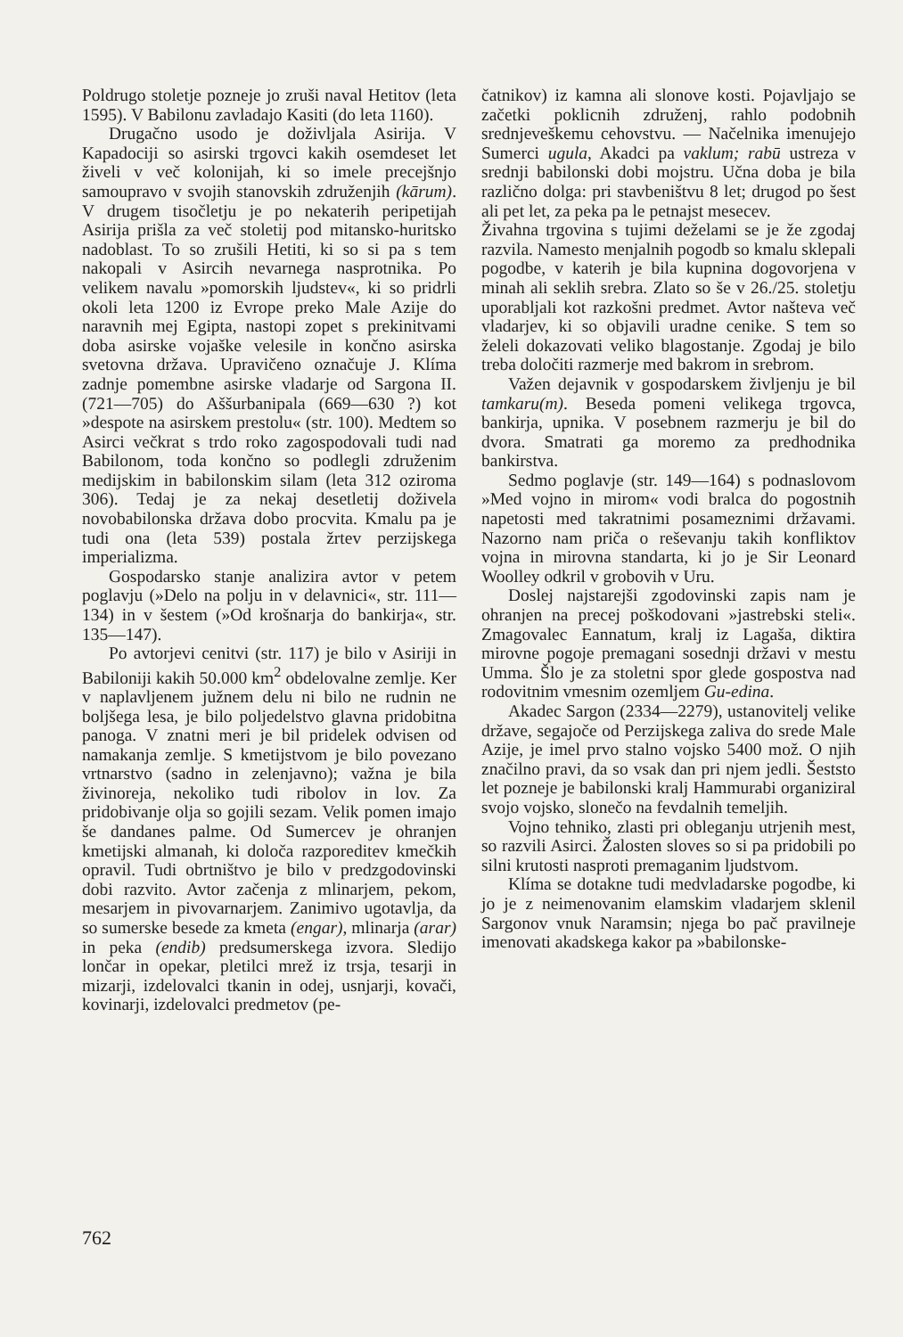Poldrugo stoletje pozneje jo zruši naval Hetitov (leta 1595). V Babilonu zavladajo Kasiti (do leta 1160).
Drugačno usodo je doživljala Asirija. V Kapadociji so asirski trgovci kakih osemdeset let živeli v več kolonijah, ki so imele precejšnjo samoupravo v svojih stanovskih združenjih (kārum). V drugem tisočletju je po nekaterih peripetijah Asirija prišla za več stoletij pod mitansko-huritsko nadoblast. To so zrušili Hetiti, ki so si pa s tem nakopali v Asircih nevarnega nasprotnika. Po velikem navalu »pomorskih ljudstev«, ki so pridrli okoli leta 1200 iz Evrope preko Male Azije do naravnih mej Egipta, nastopi zopet s prekinitvami doba asirske vojaške velesile in končno asirska svetovna država. Upravičeno označuje J. Klíma zadnje pomembne asirske vladarje od Sargona II. (721—705) do Aššurbanipala (669—630 ?) kot »despote na asirskem prestolu« (str. 100). Medtem so Asirci večkrat s trdo roko zagospodovali tudi nad Babilonom, toda končno so podlegli združenim medijskim in babilonskim silam (leta 312 oziroma 306). Tedaj je za nekaj desetletij doživela novobabilonska država dobo procvita. Kmalu pa je tudi ona (leta 539) postala žrtev perzijskega imperializma.
Gospodarsko stanje analizira avtor v petem poglavju (»Delo na polju in v delavnici«, str. 111—134) in v šestem (»Od krošnarja do bankirja«, str. 135—147).
Po avtorjevi cenitvi (str. 117) je bilo v Asiriji in Babiloniji kakih 50.000 km<sup>2</sup> obdelovalne zemlje. Ker v naplavljenem južnem delu ni bilo ne rudnin ne boljšega lesa, je bilo poljedelstvo glavna pridobitna panoga. V znatni meri je bil pridelek odvisen od namakanja zemlje. S kmetijstvom je bilo povezano vrtnarstvo (sadno in zelenjavno); važna je bila živinoreja, nekoliko tudi ribolov in lov. Za pridobivanje olja so gojili sezam. Velik pomen imajo še dandanes palme. Od Sumercev je ohranjen kmetijski almanah, ki določa razporeditev kmečkih opravil. Tudi obrtništvo je bilo v predzgodovinski dobi razvito. Avtor začenja z mlinarjem, pekom, mesarjem in pivovarnarjem. Zanimivo ugotavlja, da so sumerske besede za kmeta (engar), mlinarja (arar) in peka (endib) predsumerskega izvora. Sledijo lončar in opekar, pletilci mrež iz trsja, tesarji in mizarji, izdelovalci tkanin in odej, usnjarji, kovači, kovinarji, izdelovalci predmetov (pe-
čatnikov) iz kamna ali slonove kosti. Pojavljajo se začetki poklicnih združenj, rahlo podobnih srednjeveškemu cehovstvu. — Načelnika imenujejo Sumerci ugula, Akadci pa vaklum; rabū ustreza v srednji babilonski dobi mojstru. Učna doba je bila različno dolga: pri stavbeništvu 8 let; drugod po šest ali pet let, za peka pa le petnajst mesecev.
Živahna trgovina s tujimi deželami se je že zgodaj razvila. Namesto menjalnih pogodb so kmalu sklepali pogodbe, v katerih je bila kupnina dogovorjena v minah ali seklih srebra. Zlato so še v 26./25. stoletju uporabljali kot razkošni predmet. Avtor našteva več vladarjev, ki so objavili uradne cenike. S tem so želeli dokazovati veliko blagostanje. Zgodaj je bilo treba določiti razmerje med bakrom in srebrom.
Važen dejavnik v gospodarskem življenju je bil tamkaru(m). Beseda pomeni velikega trgovca, bankirja, upnika. V posebnem razmerju je bil do dvora. Smatrati ga moremo za predhodnika bankirstva.
Sedmo poglavje (str. 149—164) s podnaslovom »Med vojno in mirom« vodi bralca do pogostnih napetosti med takratnimi posameznimi državami. Nazorno nam priča o reševanju takih konfliktov vojna in mirovna standarta, ki jo je Sir Leonard Woolley odkril v grobovih v Uru.
Doslej najstarejši zgodovinski zapis nam je ohranjen na precej poškodovani »jastrebski steli«. Zmagovalec Eannatum, kralj iz Lagaša, diktira mirovne pogoje premagani sosednji državi v mestu Umma. Šlo je za stoletni spor glede gospostva nad rodovitnim vmesnim ozemljem Gu-edina.
Akadec Sargon (2334—2279), ustanovitelj velike države, segajoče od Perzijskega zaliva do srede Male Azije, je imel prvo stalno vojsko 5400 mož. O njih značilno pravi, da so vsak dan pri njem jedli. Šeststo let pozneje je babilonski kralj Hammurabi organiziral svojo vojsko, slonečo na fevdalnih temeljih.
Vojno tehniko, zlasti pri obleganju utrjenih mest, so razvili Asirci. Žalosten sloves so si pa pridobili po silni krutosti nasproti premaganim ljudstvom.
Klíma se dotakne tudi medvladarske pogodbe, ki jo je z neimenovanim elamskim vladarjem sklenil Sargonov vnuk Naramsin; njega bo pač pravilneje imenovati akadskega kakor pa »babilonske-
762